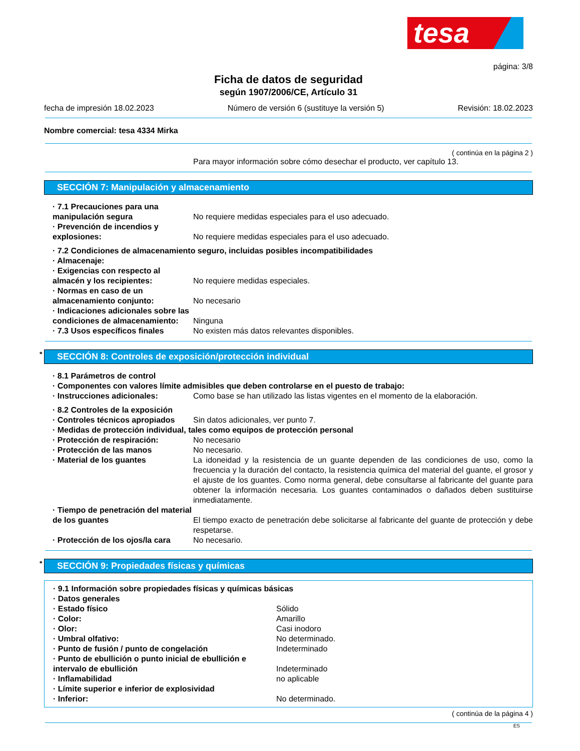tesa
página: 3/8
Ficha de datos de seguridad
según 1907/2006/CE, Artículo 31
fecha de impresión 18.02.2023 Número de versión 6 (sustituye la versión 5) Revisión: 18.02.2023
Nombre comercial: tesa 4334 Mirka
( continúa en la página 2 )
Para mayor información sobre cómo desechar el producto, ver capítulo 13.
SECCIÓN 7: Manipulación y almacenamiento
· 7.1 Precauciones para una manipulación segura
No requiere medidas especiales para el uso adecuado.
· Prevención de incendios y explosiones:
No requiere medidas especiales para el uso adecuado.
· 7.2 Condiciones de almacenamiento seguro, incluidas posibles incompatibilidades
· Almacenaje:
· Exigencias con respecto al almacén y los recipientes:
No requiere medidas especiales.
· Normas en caso de un almacenamiento conjunto:
No necesario
· Indicaciones adicionales sobre las condiciones de almacenamiento:
Ninguna
· 7.3 Usos específicos finales No existen más datos relevantes disponibles.
* SECCIÓN 8: Controles de exposición/protección individual
· 8.1 Parámetros de control
· Componentes con valores límite admisibles que deben controlarse en el puesto de trabajo:
· Instrucciones adicionales: Como base se han utilizado las listas vigentes en el momento de la elaboración.
· 8.2 Controles de la exposición
· Controles técnicos apropiados Sin datos adicionales, ver punto 7.
· Medidas de protección individual, tales como equipos de protección personal
· Protección de respiración: No necesario
· Protección de las manos No necesario.
· Material de los guantes La idoneidad y la resistencia de un guante dependen de las condiciones de uso, como la frecuencia y la duración del contacto, la resistencia química del material del guante, el grosor y el ajuste de los guantes. Como norma general, debe consultarse al fabricante del guante para obtener la información necesaria. Los guantes contaminados o dañados deben sustituirse inmediatamente.
· Tiempo de penetración del material de los guantes
El tiempo exacto de penetración debe solicitarse al fabricante del guante de protección y debe respetarse.
· Protección de los ojos/la cara
No necesario.
* SECCIÓN 9: Propiedades físicas y químicas
· 9.1 Información sobre propiedades físicas y químicas básicas
· Datos generales
· Estado físico Sólido
· Color: Amarillo
· Olor: Casi inodoro
· Umbral olfativo: No determinado.
· Punto de fusión / punto de congelación Indeterminado
· Punto de ebullición o punto inicial de ebullición e intervalo de ebullición
Indeterminado
· Inflamabilidad no aplicable
· Límite superior e inferior de explosividad
· Inferior: No determinado.
( continúa de la página 4 )
ES